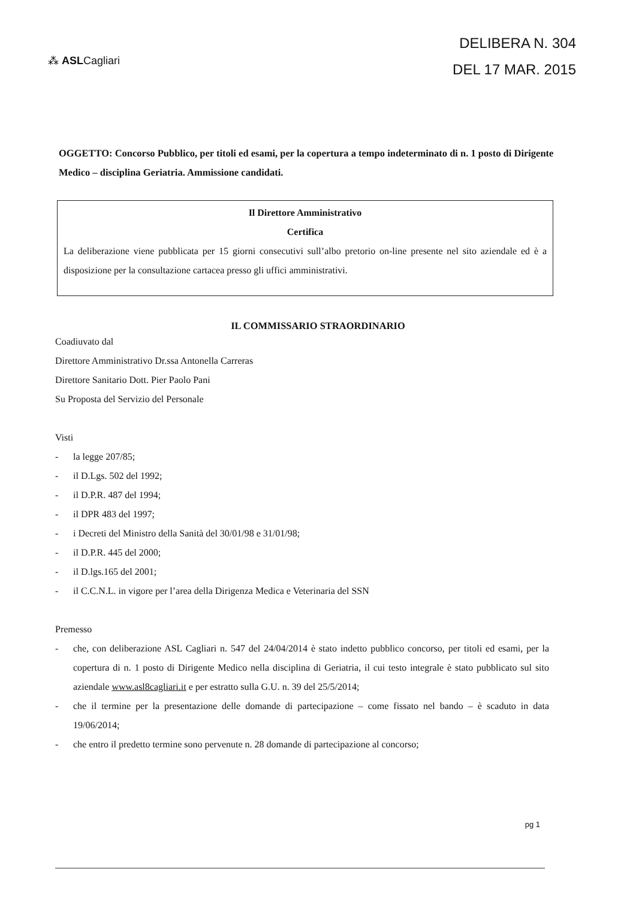⁂ ASLCagliari
DELIBERA N. 304
DEL 17 MAR. 2015
OGGETTO: Concorso Pubblico, per titoli ed esami, per la copertura a tempo indeterminato di n. 1 posto di Dirigente Medico – disciplina Geriatria. Ammissione candidati.
Il Direttore Amministrativo
Certifica
La deliberazione viene pubblicata per 15 giorni consecutivi sull’albo pretorio on-line presente nel sito aziendale ed è a disposizione per la consultazione cartacea presso gli uffici amministrativi.
IL COMMISSARIO STRAORDINARIO
Coadiuvato dal
Direttore Amministrativo Dr.ssa Antonella Carreras
Direttore Sanitario Dott. Pier Paolo Pani
Su Proposta del Servizio del Personale
Visti
- la legge 207/85;
- il D.Lgs. 502 del 1992;
- il D.P.R. 487 del 1994;
- il DPR 483 del 1997;
- i Decreti del Ministro della Sanità del 30/01/98 e 31/01/98;
- il D.P.R. 445 del 2000;
- il D.lgs.165 del 2001;
- il C.C.N.L. in vigore per l’area della Dirigenza Medica e Veterinaria del SSN
Premesso
- che, con deliberazione ASL Cagliari n. 547 del 24/04/2014 è stato indetto pubblico concorso, per titoli ed esami, per la copertura di n. 1 posto di Dirigente Medico nella disciplina di Geriatria, il cui testo integrale è stato pubblicato sul sito aziendale www.asl8cagliari.it e per estratto sulla G.U. n. 39 del 25/5/2014;
- che il termine per la presentazione delle domande di partecipazione – come fissato nel bando – è scaduto in data 19/06/2014;
- che entro il predetto termine sono pervenute n. 28 domande di partecipazione al concorso;
pg 1